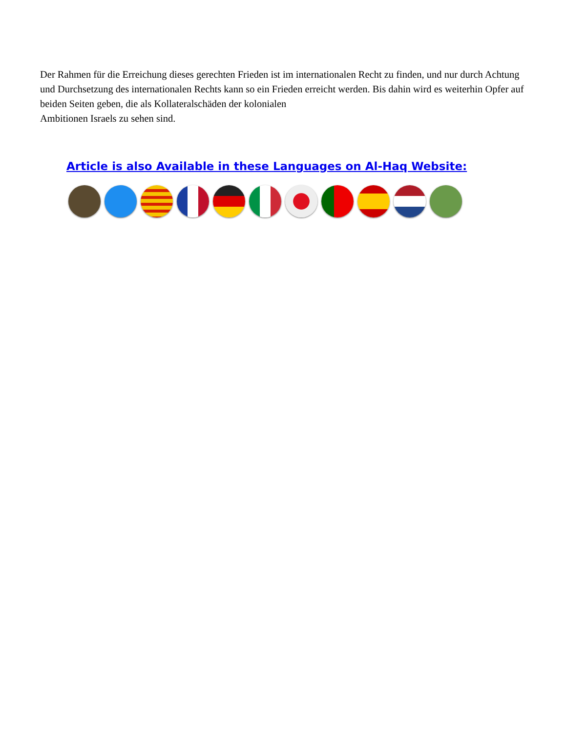Der Rahmen für die Erreichung dieses gerechten Frieden ist im internationalen Recht zu finden, und nur durch Achtung und Durchsetzung des internationalen Rechts kann so ein Frieden erreicht werden. Bis dahin wird es weiterhin Opfer auf beiden Seiten geben, die als Kollateralschäden der kolonialen
Ambitionen Israels zu sehen sind.
Article is also Available in these Languages on Al-Haq Website: